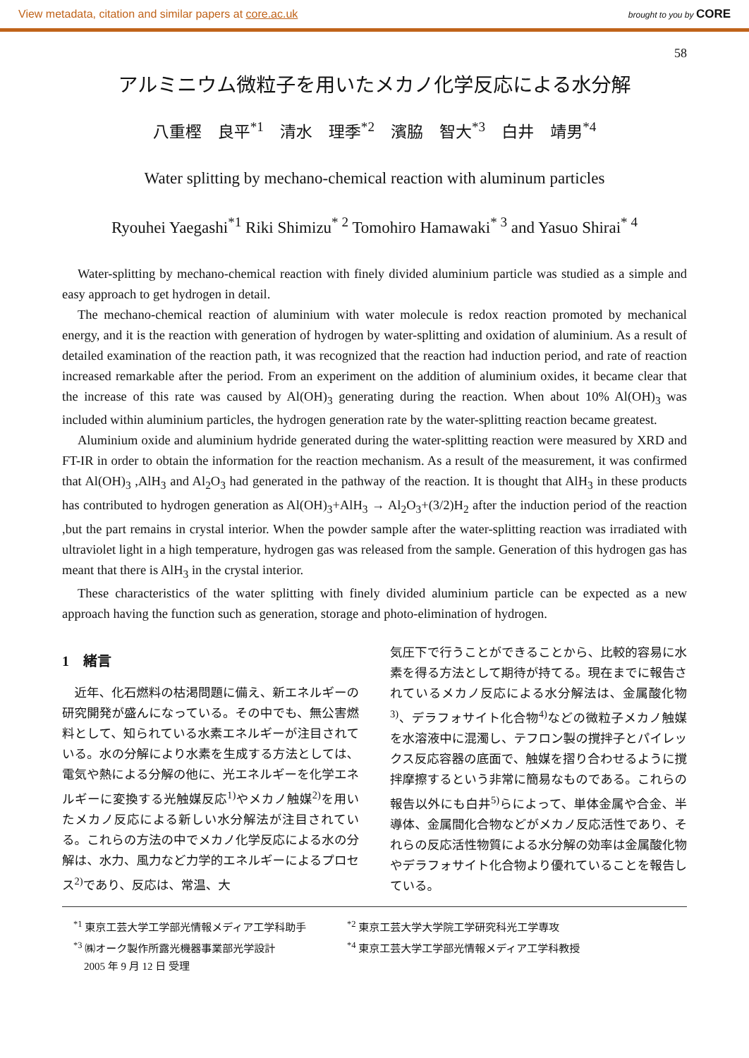View metadata, citation and similar papers at core.ac.uk brought to you by CORE
58
アルミニウム微粒子を用いたメカノ化学反応による水分解
八重樫　良平<sup>*1</sup>　清水　理季<sup>*2</sup>　濱脇　智大<sup>*3</sup>　白井　靖男<sup>*4</sup>
Water splitting by mechano-chemical reaction with aluminum particles
Ryouhei Yaegashi<sup>*1</sup> Riki Shimizu<sup>* 2</sup> Tomohiro Hamawaki<sup>* 3</sup> and Yasuo Shirai<sup>* 4</sup>
Water-splitting by mechano-chemical reaction with finely divided aluminium particle was studied as a simple and easy approach to get hydrogen in detail.
The mechano-chemical reaction of aluminium with water molecule is redox reaction promoted by mechanical energy, and it is the reaction with generation of hydrogen by water-splitting and oxidation of aluminium. As a result of detailed examination of the reaction path, it was recognized that the reaction had induction period, and rate of reaction increased remarkable after the period. From an experiment on the addition of aluminium oxides, it became clear that the increase of this rate was caused by Al(OH)<sub>3</sub> generating during the reaction. When about 10% Al(OH)<sub>3</sub> was included within aluminium particles, the hydrogen generation rate by the water-splitting reaction became greatest.
Aluminium oxide and aluminium hydride generated during the water-splitting reaction were measured by XRD and FT-IR in order to obtain the information for the reaction mechanism. As a result of the measurement, it was confirmed that Al(OH)<sub>3</sub> ,AlH<sub>3</sub> and Al<sub>2</sub>O<sub>3</sub> had generated in the pathway of the reaction. It is thought that AlH<sub>3</sub> in these products has contributed to hydrogen generation as Al(OH)<sub>3</sub>+AlH<sub>3</sub> → Al<sub>2</sub>O<sub>3</sub>+(3/2)H<sub>2</sub> after the induction period of the reaction ,but the part remains in crystal interior. When the powder sample after the water-splitting reaction was irradiated with ultraviolet light in a high temperature, hydrogen gas was released from the sample. Generation of this hydrogen gas has meant that there is AlH<sub>3</sub> in the crystal interior.
These characteristics of the water splitting with finely divided aluminium particle can be expected as a new approach having the function such as generation, storage and photo-elimination of hydrogen.
1　緒言
近年、化石燃料の枯渇問題に備え、新エネルギーの研究開発が盛んになっている。その中でも、無公害燃料として、知られている水素エネルギーが注目されている。水の分解により水素を生成する方法としては、電気や熱による分解の他に、光エネルギーを化学エネルギーに変換する光触媒反応<sup>1)</sup>やメカノ触媒<sup>2)</sup>を用いたメカノ反応による新しい水分解法が注目されている。これらの方法の中でメカノ化学反応による水の分解は、水力、風力など力学的エネルギーによるプロセス<sup>2)</sup>であり、反応は、常温、大
気圧下で行うことができることから、比較的容易に水素を得る方法として期待が持てる。現在までに報告されているメカノ反応による水分解法は、金属酸化物<sup>3)</sup>、デラフォサイト化合物<sup>4)</sup>などの微粒子メカノ触媒を水溶液中に混濁し、テフロン製の撹拌子とパイレックス反応容器の底面で、触媒を摺り合わせるように撹拌摩擦するという非常に簡易なものである。これらの報告以外にも白井<sup>5)</sup>らによって、単体金属や合金、半導体、金属間化合物などがメカノ反応活性であり、それらの反応活性物質による水分解の効率は金属酸化物やデラフォサイト化合物より優れていることを報告している。
<sup>*1</sup> 東京工芸大学工学部光情報メディア工学科助手
<sup>*2</sup> 東京工芸大学大学院工学研究科光工学専攻
<sup>*3</sup> ㈱オーク製作所露光機器事業部光学設計
<sup>*4</sup> 東京工芸大学工学部光情報メディア工学科教授
　2005 年 9 月 12 日 受理